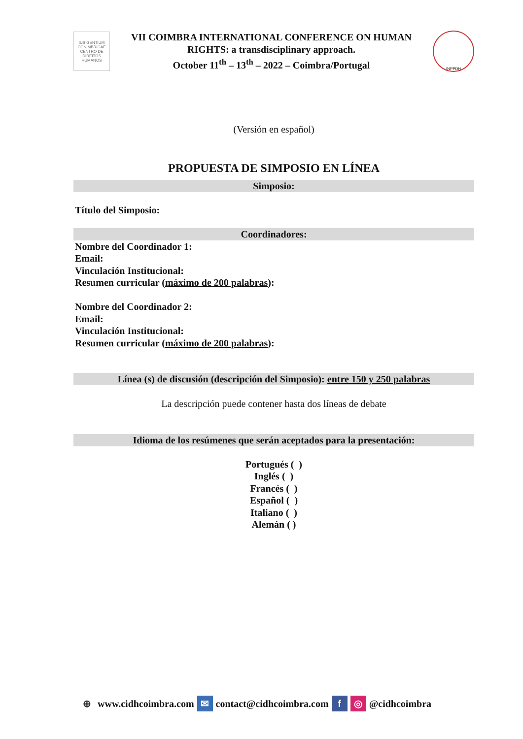IUS GENTIUM CONIMBRIGAE
CENTRO DE DIREITOS HUMANOS
VII COIMBRA INTERNATIONAL CONFERENCE ON HUMAN
RIGHTS: a transdisciplinary approach.
October 11<sup>th</sup> – 13<sup>th</sup> – 2022 – Coimbra/Portugal
INPPDH
(Versión en español)
PROPUESTA DE SIMPOSIO EN LÍNEA
Simposio:
Título del Simposio:
Coordinadores:
Nombre del Coordinador 1:
Email:
Vinculación Institucional:
Resumen curricular (máximo de 200 palabras):
Nombre del Coordinador 2:
Email:
Vinculación Institucional:
Resumen curricular (máximo de 200 palabras):
Línea (s) de discusión (descripción del Simposio): entre 150 y 250 palabras
La descripción puede contener hasta dos líneas de debate
Idioma de los resúmenes que serán aceptados para la presentación:
Portugués ( )
Inglés ( )
Francés ( )
Español ( )
Italiano ( )
Alemán ( )
⊕ www.cidhcoimbra.com ✉ contact@cidhcoimbra.com f ◎ @cidhcoimbra